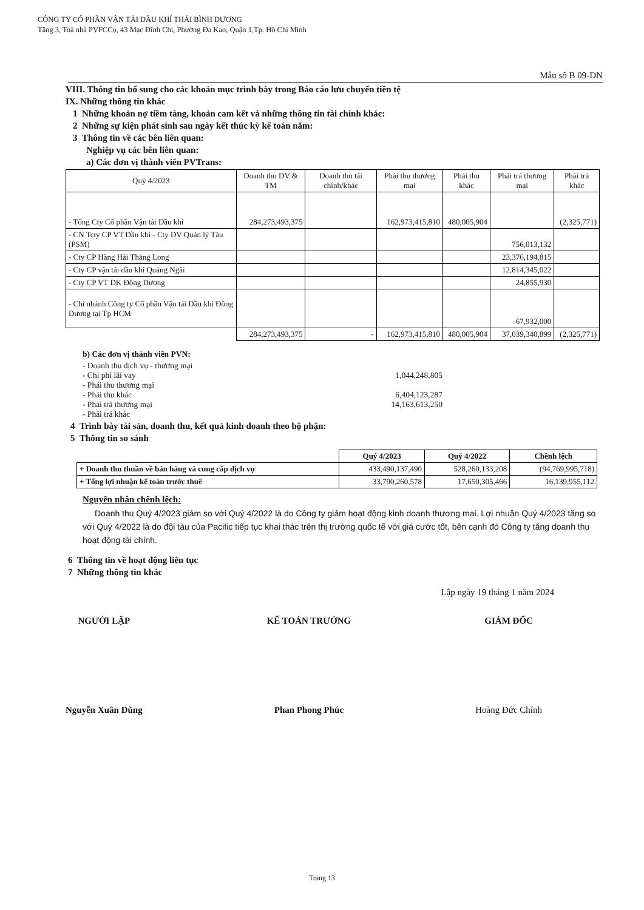CÔNG TY CỔ PHẦN VẬN TẢI DẦU KHÍ THÁI BÌNH DƯƠNG
Tầng 3, Toà nhà PVFCCo, 43 Mạc Đĩnh Chi, Phường Đa Kao, Quận 1,Tp. Hồ Chí Minh
Mẫu số B 09-DN
VIII. Thông tin bổ sung cho các khoản mục trình bày trong Báo cáo lưu chuyển tiền tệ
IX. Những thông tin khác
1 Những khoản nợ tiềm tàng, khoản cam kết và những thông tin tài chính khác:
2 Những sự kiện phát sinh sau ngày kết thúc kỳ kế toán năm:
3 Thông tin về các bên liên quan:
Nghiệp vụ các bên liên quan:
a) Các đơn vị thành viên PVTrans:
| Quý 4/2023 | Doanh thu DV & TM | Doanh thu tài chính/khác | Phải thu thương mại | Phải thu khác | Phải trả thương mại | Phải trả khác |
| --- | --- | --- | --- | --- | --- | --- |
| - Tổng Cty Cổ phần Vận tải Dầu khí | 284,273,493,375 | | 162,973,415,810 | 480,005,904 | | (2,325,771) |
| - CN Tcty CP VT Dầu khí - Cty DV Quản lý Tàu (PSM) | | | | | 756,013,132 | |
| - Cty CP Hàng Hải Thăng Long | | | | | 23,376,194,815 | |
| - Cty CP vận tải dầu khí Quảng Ngãi | | | | | 12,814,345,022 | |
| - Cty CP VT DK Đông Dương | | | | | 24,855,930 | |
| - Chi nhánh Công ty Cổ phần Vận tải Dầu khí Đông Dương tại Tp HCM | | | | | 67,932,000 | |
| | 284,273,493,375 | - | 162,973,415,810 | 480,005,904 | 37,039,340,899 | (2,325,771) |
b) Các đơn vị thành viên PVN:
| - Doanh thu dịch vụ - thương mại | |
| - Chi phí lãi vay | 1,044,248,805 |
| - Phải thu thương mại | |
| - Phải thu khác | 6,404,123,287 |
| - Phải trả thương mại | 14,163,613,250 |
| - Phải trả khác | |
4 Trình bày tài sản, doanh thu, kết quả kinh doanh theo bộ phận:
5 Thông tin so sánh
| | Quý 4/2023 | Quý 4/2022 | Chênh lệch |
| + Doanh thu thuần về bán hàng và cung cấp dịch vụ | 433,490,137,490 | 528,260,133,208 | (94,769,995,718) |
| + Tổng lợi nhuận kế toán trước thuế | 33,790,260,578 | 17,650,305,466 | 16,139,955,112 |
Nguyên nhân chênh lệch:
Doanh thu Quý 4/2023 giảm so với Quý 4/2022 là do Công ty giảm hoạt động kinh doanh thương mại. Lợi nhuận Quý 4/2023 tăng so với Quý 4/2022 là do đội tàu của Pacific tiếp tục khai thác trên thị trường quốc tế với giá cước tốt, bên cạnh đó Công ty tăng doanh thu hoạt động tài chính.
6 Thông tin về hoạt động liên tục
7 Những thông tin khác
Lập ngày 19 tháng 1 năm 2024
NGƯỜI LẬP
Nguyễn Xuân Dũng
KẾ TOÁN TRƯỞNG
Phan Phong Phúc
GIÁM ĐỐC
Hoàng Đức Chính
Trang 13